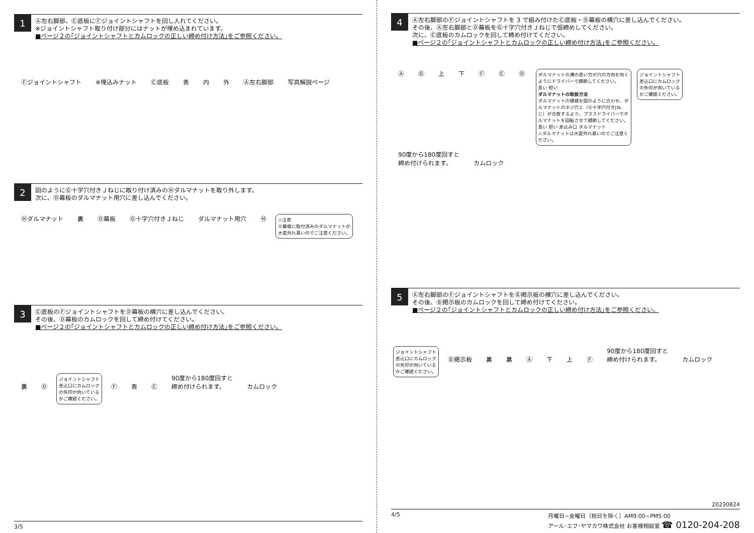1
Ⓐ左右脚部、Ⓒ底板にⒻジョイントシャフトを回し入れてください。
※ジョイントシャフト取り付け部分にはナットが埋め込まれています。
■ページ２の｢ジョイントシャフトとカムロックの正しい締め付け方法｣をご参照ください。
Ⓕジョイントシャフト ※埋込みナット Ⓒ底板 表 内 外 Ⓐ左右脚部 写真解説ページ
2
図のようにⒼ十字穴付きＪねじに取り付け済みのⒽダルマナットを取り外します。
次に、Ⓓ幕板のダルマナット用穴に差し込んでください。
Ⓗダルマナット 裏 Ⓓ幕板 Ⓖ十字穴付きＪねじ ダルマナット用穴 Ⓗ
⚠注意
Ⓓ幕板に取付済みのダルマナットが
大変外れ易いのでご注意ください。
3
Ⓒ底板のⒻジョイントシャフトをⒹ幕板の横穴に差し込んでください。
その後、Ⓓ幕板のカムロックを回して締め付けてください。
■ページ２の｢ジョイントシャフトとカムロックの正しい締め付け方法｣をご参照ください。
裏 Ⓓ
ジョイントシャフト
差込口にカムロック
の矢印が向いている
かご確認ください。
Ⓕ 表 Ⓒ 90度から180度回すと
締め付けられます。 カムロック
3/5
4
Ⓐ左右脚部のⒻジョイントシャフトを 3 で組み付けたⒸ底板・Ⓓ幕板の横穴に差し込んでください。
その後、Ⓐ左右脚部とⒹ幕板をⒼ十字穴付きＪねじで仮締めしてください。
次に、Ⓒ底板のカムロックを回して締め付けてください。
■ページ２の｢ジョイントシャフトとカムロックの正しい締め付け方法｣をご参照ください。
Ⓐ Ⓖ 上下 Ⓕ Ⓒ Ⓓ
ダルマナットの溝の長い方が穴の方向を向くようにドライバーで調節してください。
長い 短い
ダルマナットの取扱方法
ダルマナットの模様を図のように合わせ、ダルマナットのネジ穴と（Ⓖ十字穴付きJねじ）が合致するよう、プラスドライバーでダルマナットを回転させて調節してください。
長い 短い 差込み口 ダルマナット
⚠ダルマナットは大変外れ易いのでご注意ください。
ジョイントシャフト
差込口にカムロック
の矢印が向いている
かご確認ください。
90度から180度回すと
締め付けられます。 カムロック
5
Ⓐ左右脚部のⒻジョイントシャフトをⒷ掲示板の横穴に差し込んでください。
その後、Ⓑ掲示板のカムロックを回して締め付けてください。
■ページ２の｢ジョイントシャフトとカムロックの正しい締め付け方法｣をご参照ください。
ジョイントシャフト
差込口にカムロック
の矢印が向いている
かご確認ください。
Ⓑ掲示板 裏裏 Ⓐ 下上 Ⓕ 90度から180度回すと
締め付けられます。 カムロック
20230824
4/5 月曜日−金曜日（祝日を除く）AM9:00−PM5:00
アール･エフ･ヤマカワ株式会社 お客様相談室 ☎ 0120-204-208